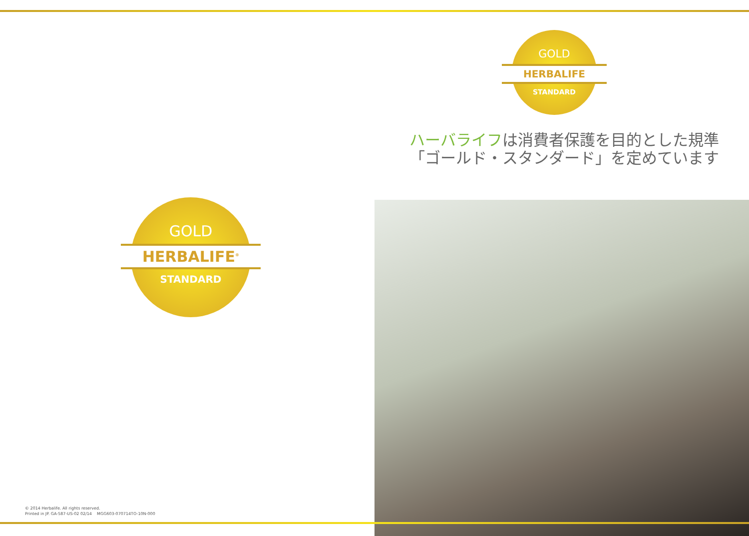GOLD
HERBALIFE<sup>®</sup>
STANDARD
© 2014 Herbalife. All rights reserved.
Printed in JP. GA-587-US-02 02/14 MGG603-070714TO-10N-000
GOLD
HERBALIFE
STANDARD
ハーバライフは消費者保護を目的とした規準
「ゴールド・スタンダード」を定めています